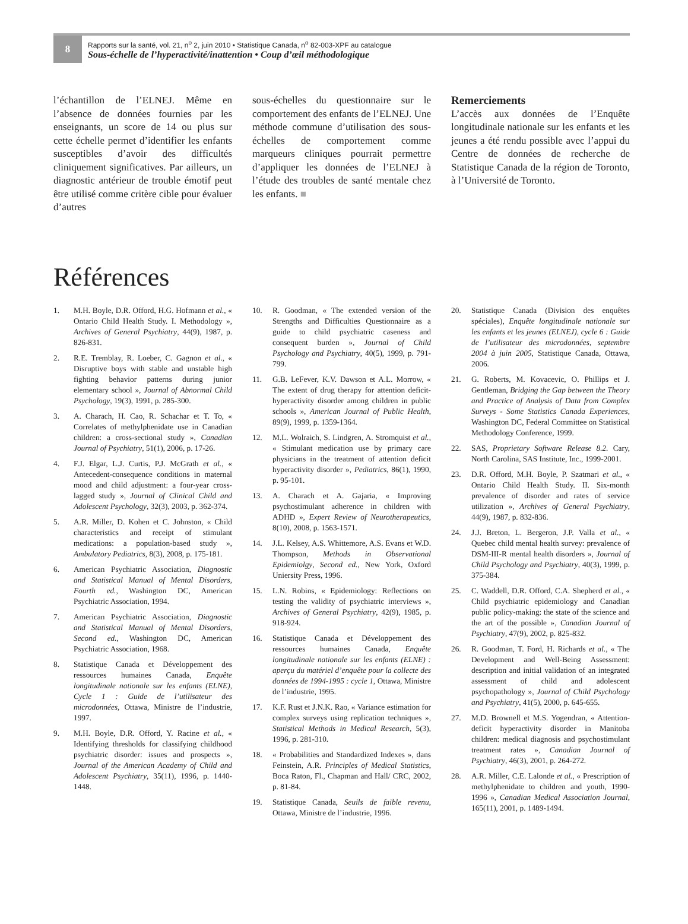8
Rapports sur la santé, vol. 21, n<sup>o</sup> 2, juin 2010 • Statistique Canada, n<sup>o</sup> 82-003-XPF au catalogue
Sous-échelle de l’hyperactivité/inattention • Coup d’œil méthodologique
l’échantillon de l’ELNEJ. Même en l’absence de données fournies par les enseignants, un score de 14 ou plus sur cette échelle permet d’identifier les enfants susceptibles d’avoir des difficultés cliniquement significatives. Par ailleurs, un diagnostic antérieur de trouble émotif peut être utilisé comme critère cible pour évaluer d’autres
sous-échelles du questionnaire sur le comportement des enfants de l’ELNEJ. Une méthode commune d’utilisation des sous-échelles de comportement comme marqueurs cliniques pourrait permettre d’appliquer les données de l’ELNEJ à l’étude des troubles de santé mentale chez les enfants. ■
Remerciements
L’accès aux données de l’Enquête longitudinale nationale sur les enfants et les jeunes a été rendu possible avec l’appui du Centre de données de recherche de Statistique Canada de la région de Toronto, à l’Université de Toronto.
Références
1. M.H. Boyle, D.R. Offord, H.G. Hofmann et al., « Ontario Child Health Study. I. Methodology », Archives of General Psychiatry, 44(9), 1987, p. 826-831.
2. R.E. Tremblay, R. Loeber, C. Gagnon et al., « Disruptive boys with stable and unstable high fighting behavior patterns during junior elementary school », Journal of Abnormal Child Psychology, 19(3), 1991, p. 285-300.
3. A. Charach, H. Cao, R. Schachar et T. To, « Correlates of methylphenidate use in Canadian children: a cross-sectional study », Canadian Journal of Psychiatry, 51(1), 2006, p. 17-26.
4. F.J. Elgar, L.J. Curtis, P.J. McGrath et al., « Antecedent-consequence conditions in maternal mood and child adjustment: a four-year cross-lagged study », Journal of Clinical Child and Adolescent Psychology, 32(3), 2003, p. 362-374.
5. A.R. Miller, D. Kohen et C. Johnston, « Child characteristics and receipt of stimulant medications: a population-based study », Ambulatory Pediatrics, 8(3), 2008, p. 175-181.
6. American Psychiatric Association, Diagnostic and Statistical Manual of Mental Disorders, Fourth ed., Washington DC, American Psychiatric Association, 1994.
7. American Psychiatric Association, Diagnostic and Statistical Manual of Mental Disorders, Second ed., Washington DC, American Psychiatric Association, 1968.
8. Statistique Canada et Développement des ressources humaines Canada, Enquête longitudinale nationale sur les enfants (ELNE), Cycle 1 : Guide de l’utilisateur des microdonnées, Ottawa, Ministre de l’industrie, 1997.
9. M.H. Boyle, D.R. Offord, Y. Racine et al., « Identifying thresholds for classifying childhood psychiatric disorder: issues and prospects », Journal of the American Academy of Child and Adolescent Psychiatry, 35(11), 1996, p. 1440-1448.
10. R. Goodman, « The extended version of the Strengths and Difficulties Questionnaire as a guide to child psychiatric caseness and consequent burden », Journal of Child Psychology and Psychiatry, 40(5), 1999, p. 791-799.
11. G.B. LeFever, K.V. Dawson et A.L. Morrow, « The extent of drug therapy for attention deficit-hyperactivity disorder among children in public schools », American Journal of Public Health, 89(9), 1999, p. 1359-1364.
12. M.L. Wolraich, S. Lindgren, A. Stromquist et al., « Stimulant medication use by primary care physicians in the treatment of attention deficit hyperactivity disorder », Pediatrics, 86(1), 1990, p. 95-101.
13. A. Charach et A. Gajaria, « Improving psychostimulant adherence in children with ADHD », Expert Review of Neurotherapeutics, 8(10), 2008, p. 1563-1571.
14. J.L. Kelsey, A.S. Whittemore, A.S. Evans et W.D. Thompson, Methods in Observational Epidemiolgy, Second ed., New York, Oxford Uniersity Press, 1996.
15. L.N. Robins, « Epidemiology: Reflections on testing the validity of psychiatric interviews », Archives of General Psychiatry, 42(9), 1985, p. 918-924.
16. Statistique Canada et Développement des ressources humaines Canada, Enquête longitudinale nationale sur les enfants (ELNE) : aperçu du matériel d’enquête pour la collecte des données de 1994-1995 : cycle 1, Ottawa, Ministre de l’industrie, 1995.
17. K.F. Rust et J.N.K. Rao, « Variance estimation for complex surveys using replication techniques », Statistical Methods in Medical Research, 5(3), 1996, p. 281-310.
18. « Probabilities and Standardized Indexes », dans Feinstein, A.R. Principles of Medical Statistics, Boca Raton, Fl., Chapman and Hall/ CRC, 2002, p. 81-84.
19. Statistique Canada, Seuils de faible revenu, Ottawa, Ministre de l’industrie, 1996.
20. Statistique Canada (Division des enquêtes spéciales), Enquête longitudinale nationale sur les enfants et les jeunes (ELNEJ), cycle 6 : Guide de l’utilisateur des microdonnées, septembre 2004 à juin 2005, Statistique Canada, Ottawa, 2006.
21. G. Roberts, M. Kovacevic, O. Phillips et J. Gentleman, Bridging the Gap between the Theory and Practice of Analysis of Data from Complex Surveys - Some Statistics Canada Experiences, Washington DC, Federal Committee on Statistical Methodology Conference, 1999.
22. SAS, Proprietary Software Release 8.2. Cary, North Carolina, SAS Institute, Inc., 1999-2001.
23. D.R. Offord, M.H. Boyle, P. Szatmari et al., « Ontario Child Health Study. II. Six-month prevalence of disorder and rates of service utilization », Archives of General Psychiatry, 44(9), 1987, p. 832-836.
24. J.J. Breton, L. Bergeron, J.P. Valla et al., « Quebec child mental health survey: prevalence of DSM-III-R mental health disorders », Journal of Child Psychology and Psychiatry, 40(3), 1999, p. 375-384.
25. C. Waddell, D.R. Offord, C.A. Shepherd et al., « Child psychiatric epidemiology and Canadian public policy-making: the state of the science and the art of the possible », Canadian Journal of Psychiatry, 47(9), 2002, p. 825-832.
26. R. Goodman, T. Ford, H. Richards et al., « The Development and Well-Being Assessment: description and initial validation of an integrated assessment of child and adolescent psychopathology », Journal of Child Psychology and Psychiatry, 41(5), 2000, p. 645-655.
27. M.D. Brownell et M.S. Yogendran, « Attention-deficit hyperactivity disorder in Manitoba children: medical diagnosis and psychostimulant treatment rates », Canadian Journal of Psychiatry, 46(3), 2001, p. 264-272.
28. A.R. Miller, C.E. Lalonde et al., « Prescription of methylphenidate to children and youth, 1990-1996 », Canadian Medical Association Journal, 165(11), 2001, p. 1489-1494.